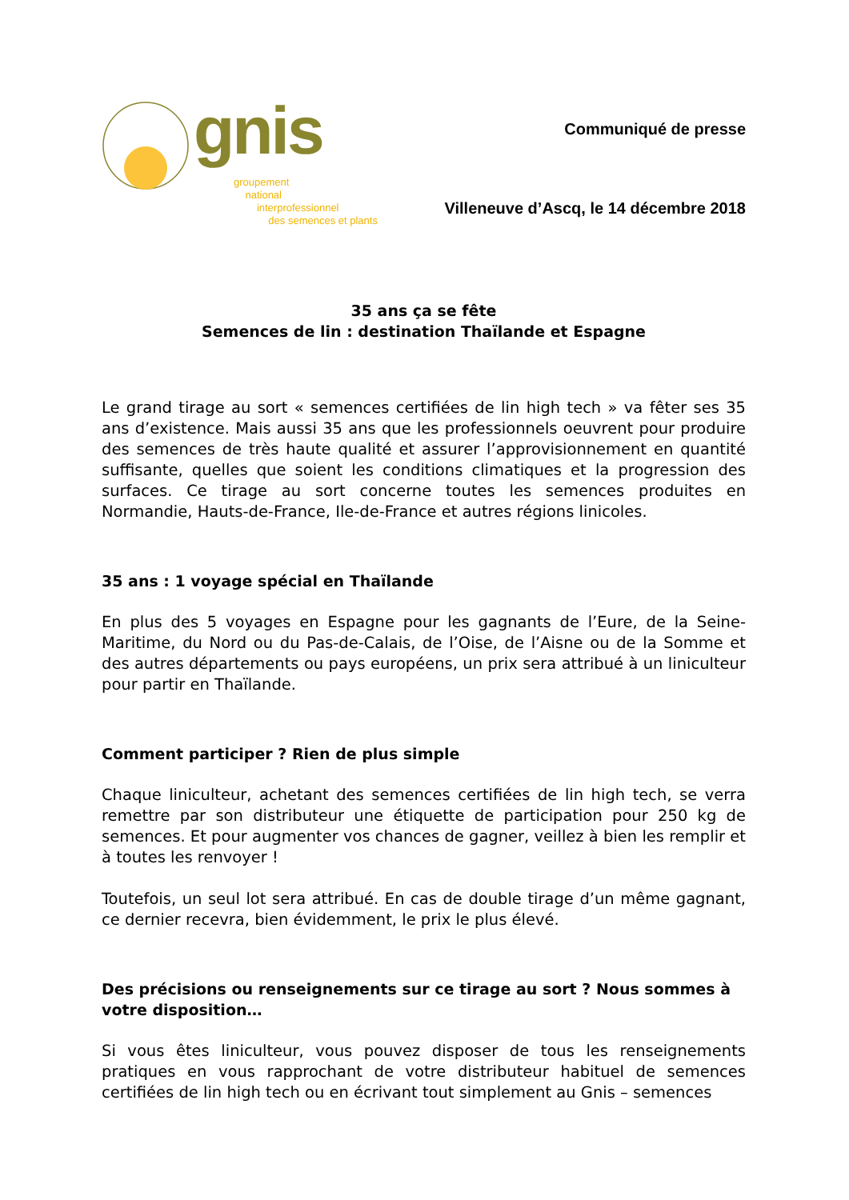gnis
groupement
national
interprofessionnel
des semences et plants
Communiqué de presse
Villeneuve d’Ascq, le 14 décembre 2018
35 ans ça se fête
Semences de lin : destination Thaïlande et Espagne
Le grand tirage au sort « semences certifiées de lin high tech » va fêter ses 35 ans d’existence. Mais aussi 35 ans que les professionnels oeuvrent pour produire des semences de très haute qualité et assurer l’approvisionnement en quantité suffisante, quelles que soient les conditions climatiques et la progression des surfaces. Ce tirage au sort concerne toutes les semences produites en Normandie, Hauts-de-France, Ile-de-France et autres régions linicoles.
35 ans : 1 voyage spécial en Thaïlande
En plus des 5 voyages en Espagne pour les gagnants de l’Eure, de la Seine-Maritime, du Nord ou du Pas-de-Calais, de l’Oise, de l’Aisne ou de la Somme et des autres départements ou pays européens, un prix sera attribué à un liniculteur pour partir en Thaïlande.
Comment participer ? Rien de plus simple
Chaque liniculteur, achetant des semences certifiées de lin high tech, se verra remettre par son distributeur une étiquette de participation pour 250 kg de semences. Et pour augmenter vos chances de gagner, veillez à bien les remplir et à toutes les renvoyer !
Toutefois, un seul lot sera attribué. En cas de double tirage d’un même gagnant, ce dernier recevra, bien évidemment, le prix le plus élevé.
Des précisions ou renseignements sur ce tirage au sort ? Nous sommes à votre disposition…
Si vous êtes liniculteur, vous pouvez disposer de tous les renseignements pratiques en vous rapprochant de votre distributeur habituel de semences certifiées de lin high tech ou en écrivant tout simplement au Gnis – semences